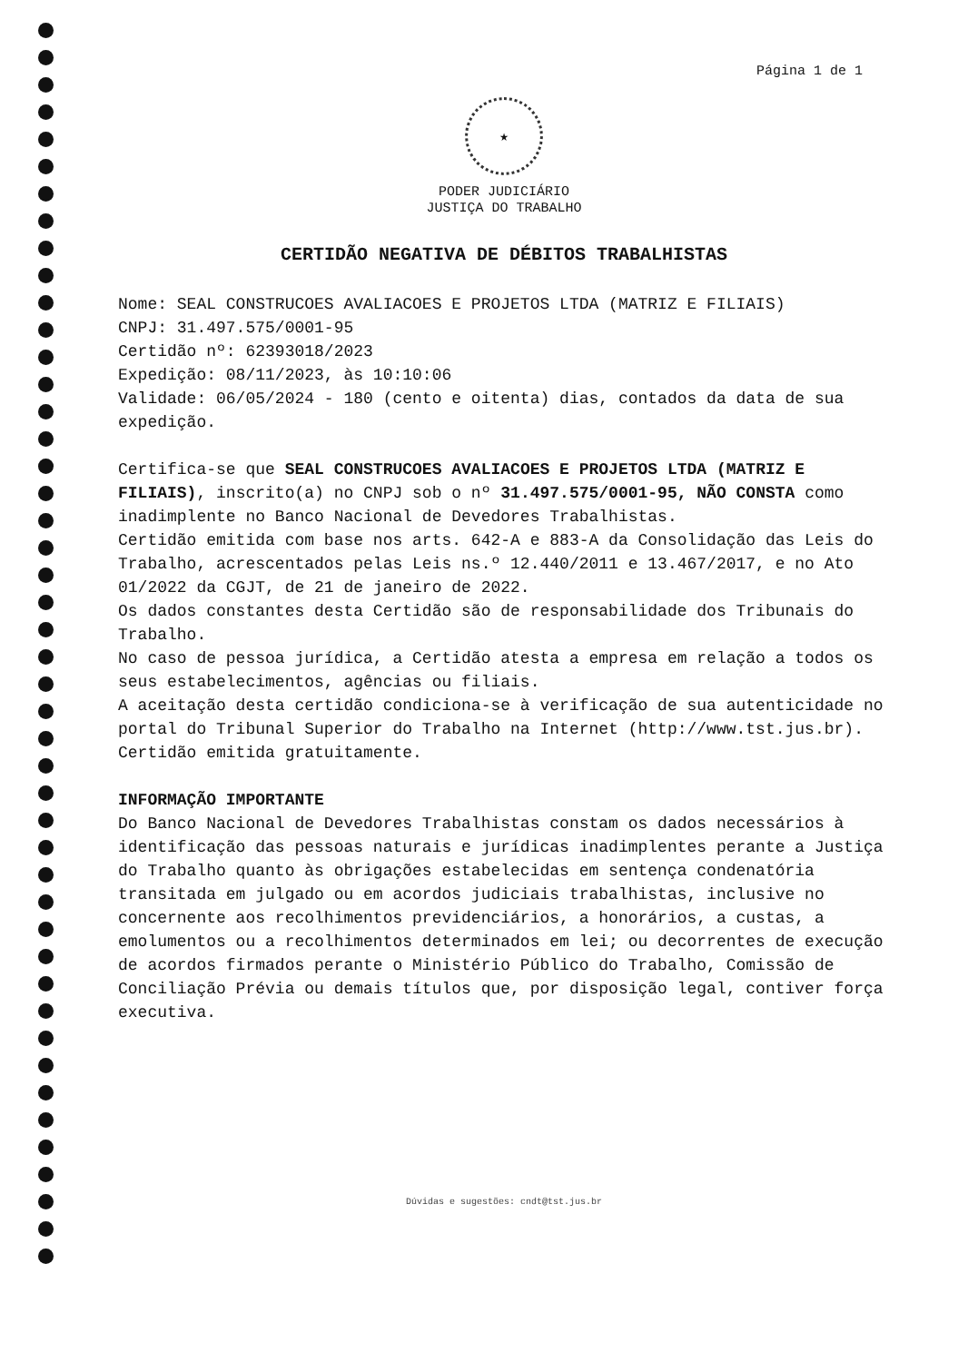Página 1 de 1
★
PODER JUDICIÁRIO
JUSTIÇA DO TRABALHO
CERTIDÃO NEGATIVA DE DÉBITOS TRABALHISTAS
Nome: SEAL CONSTRUCOES AVALIACOES E PROJETOS LTDA (MATRIZ E FILIAIS)
CNPJ: 31.497.575/0001-95
Certidão nº: 62393018/2023
Expedição: 08/11/2023, às 10:10:06
Validade: 06/05/2024 - 180 (cento e oitenta) dias, contados da data de sua expedição.
Certifica-se que SEAL CONSTRUCOES AVALIACOES E PROJETOS LTDA (MATRIZ E FILIAIS), inscrito(a) no CNPJ sob o nº 31.497.575/0001-95, NÃO CONSTA como inadimplente no Banco Nacional de Devedores Trabalhistas.
Certidão emitida com base nos arts. 642-A e 883-A da Consolidação das Leis do Trabalho, acrescentados pelas Leis ns.º 12.440/2011 e 13.467/2017, e no Ato 01/2022 da CGJT, de 21 de janeiro de 2022.
Os dados constantes desta Certidão são de responsabilidade dos Tribunais do Trabalho.
No caso de pessoa jurídica, a Certidão atesta a empresa em relação a todos os seus estabelecimentos, agências ou filiais.
A aceitação desta certidão condiciona-se à verificação de sua autenticidade no portal do Tribunal Superior do Trabalho na Internet (http://www.tst.jus.br).
Certidão emitida gratuitamente.
INFORMAÇÃO IMPORTANTE
Do Banco Nacional de Devedores Trabalhistas constam os dados necessários à identificação das pessoas naturais e jurídicas inadimplentes perante a Justiça do Trabalho quanto às obrigações estabelecidas em sentença condenatória transitada em julgado ou em acordos judiciais trabalhistas, inclusive no concernente aos recolhimentos previdenciários, a honorários, a custas, a emolumentos ou a recolhimentos determinados em lei; ou decorrentes de execução de acordos firmados perante o Ministério Público do Trabalho, Comissão de Conciliação Prévia ou demais títulos que, por disposição legal, contiver força executiva.
Dúvidas e sugestões: cndt@tst.jus.br